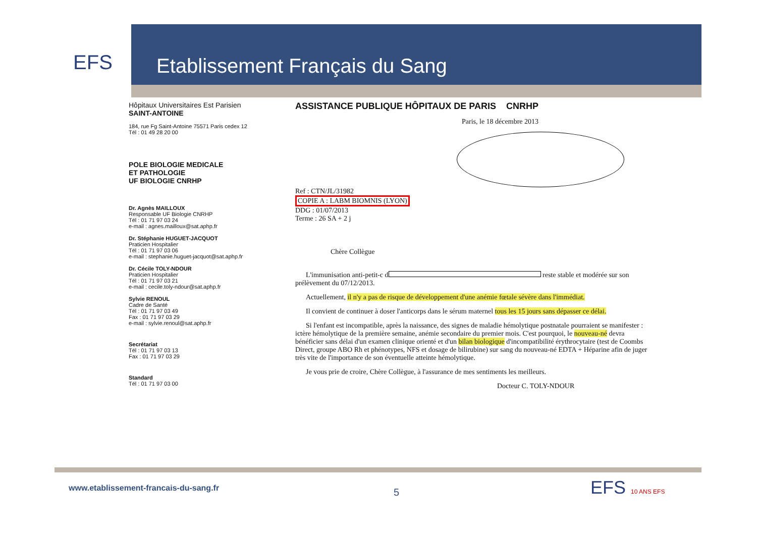EFS Etablissement Français du Sang
Hôpitaux Universitaires Est Parisien
SAINT-ANTOINE
184, rue Fg Saint-Antoine 75571 Paris cedex 12
Tél : 01 49 28 20 00
POLE BIOLOGIE MEDICALE
ET PATHOLOGIE
UF BIOLOGIE CNRHP
Dr. Agnès MAILLOUX
Responsable UF Biologie CNRHP
Tél : 01 71 97 03 24
e-mail : agnes.mailloux@sat.aphp.fr
Dr. Stéphanie HUGUET-JACQUOT
Praticien Hospitalier
Tél : 01 71 97 03 06
e-mail : stephanie.huguet-jacquot@sat.aphp.fr
Dr. Cécile TOLY-NDOUR
Praticien Hospitalier
Tél : 01 71 97 03 21
e-mail : cecile.toly-ndour@sat.aphp.fr
Sylvie RENOUL
Cadre de Santé
Tél : 01 71 97 03 49
Fax : 01 71 97 03 29
e-mail : sylvie.renoul@sat.aphp.fr
Secrétariat
Tél : 01 71 97 03 13
Fax : 01 71 97 03 29
Standard
Tél : 01 71 97 03 00
ASSISTANCE PUBLIQUE HÔPITAUX DE PARIS CNRHP
Paris, le 18 décembre 2013
Ref : CTN/JL/31982
COPIE A : LABM BIOMNIS (LYON)
DDG : 01/07/2013
Terme : 26 SA + 2 j
Chère Collègue
L'immunisation anti-petit-c d reste stable et modérée sur son prélèvement du 07/12/2013.
Actuellement, il n'y a pas de risque de développement d'une anémie fœtale sévère dans l'immédiat.
Il convient de continuer à doser l'anticorps dans le sérum maternel tous les 15 jours sans dépasser ce délai.
Si l'enfant est incompatible, après la naissance, des signes de maladie hémolytique postnatale pourraient se manifester : ictère hémolytique de la première semaine, anémie secondaire du premier mois. C'est pourquoi, le nouveau-né devra bénéficier sans délai d'un examen clinique orienté et d'un bilan biologique d'incompatibilité érythrocytaire (test de Coombs Direct, groupe ABO Rh et phénotypes, NFS et dosage de bilirubine) sur sang du nouveau-né EDTA + Héparine afin de juger très vite de l'importance de son éventuelle atteinte hémolytique.
Je vous prie de croire, Chère Collègue, à l'assurance de mes sentiments les meilleurs.
Docteur C. TOLY-NDOUR
www.etablissement-francais-du-sang.fr
5 EFS 10 ANS EFS